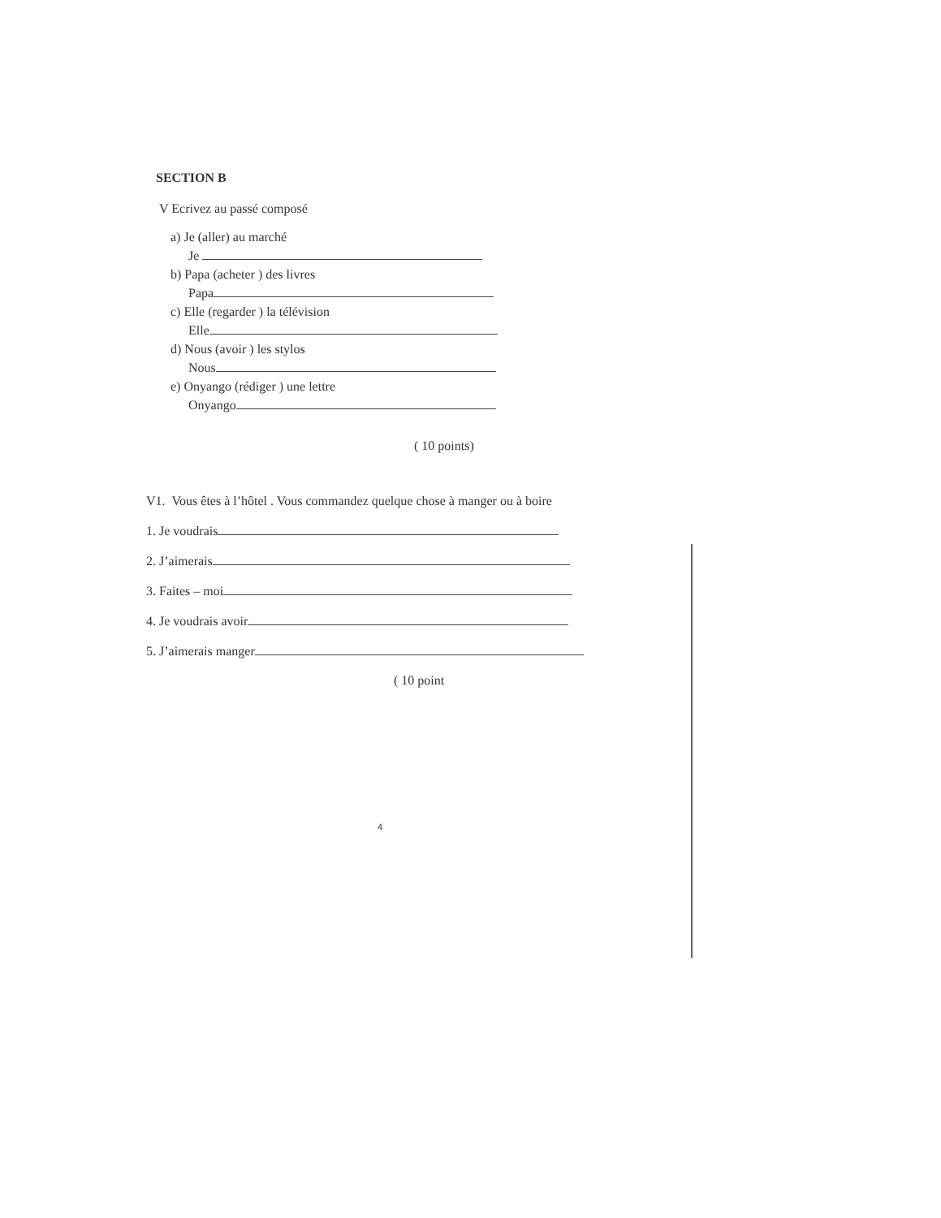SECTION B
V Ecrivez au passé composé
a) Je (aller) au marché
Je
b) Papa (acheter ) des livres
Papa
c) Elle (regarder ) la télévision
Elle
d) Nous (avoir ) les stylos
Nous
e) Onyango (rédiger ) une lettre
Onyango
( 10 points)
V1. Vous êtes à l’hôtel . Vous commandez quelque chose à manger ou à boire
1. Je voudrais
2. J’aimerais
3. Faites – moi
4. Je voudrais avoir
5. J’aimerais manger
( 10 point
4